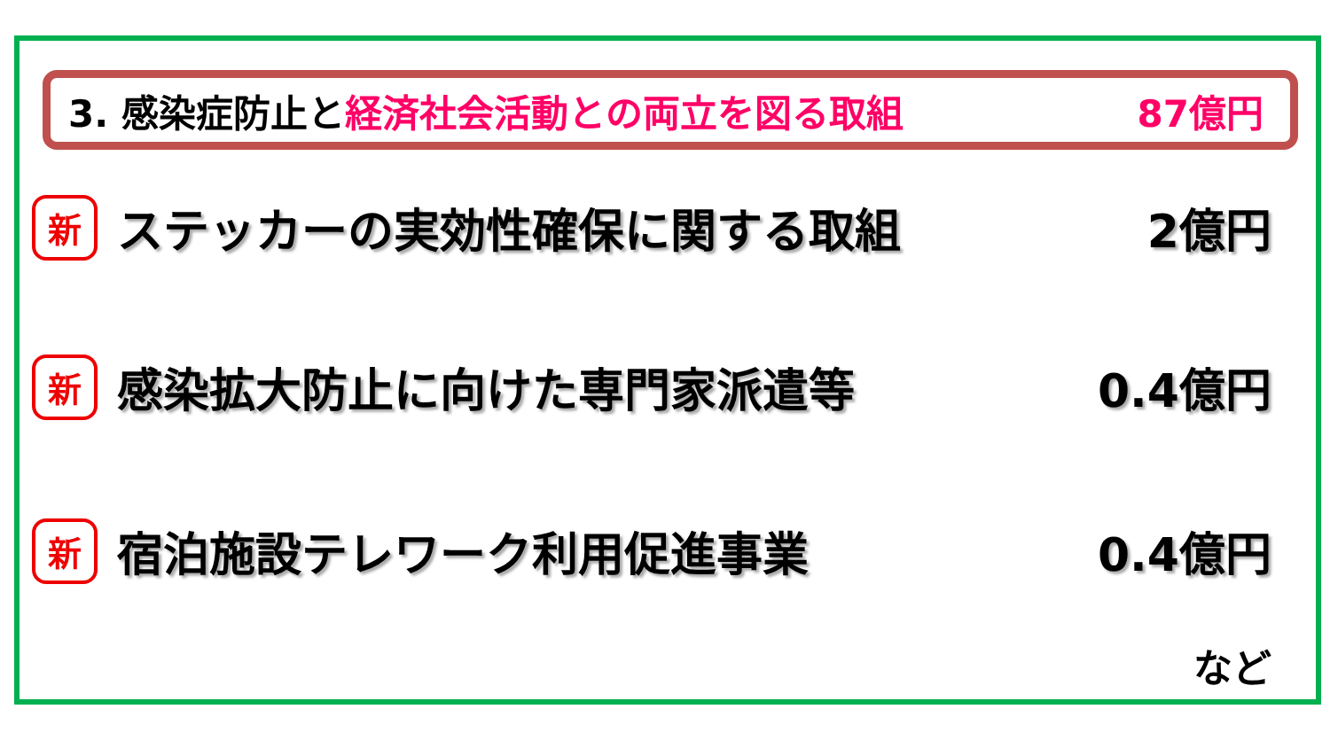3. 感染症防止と経済社会活動との両立を図る取組 87億円
新ステッカーの実効性確保に関する取組 2億円
新感染拡大防止に向けた専門家派遣等 0.4億円
新宿泊施設テレワーク利用促進事業 0.4億円
など